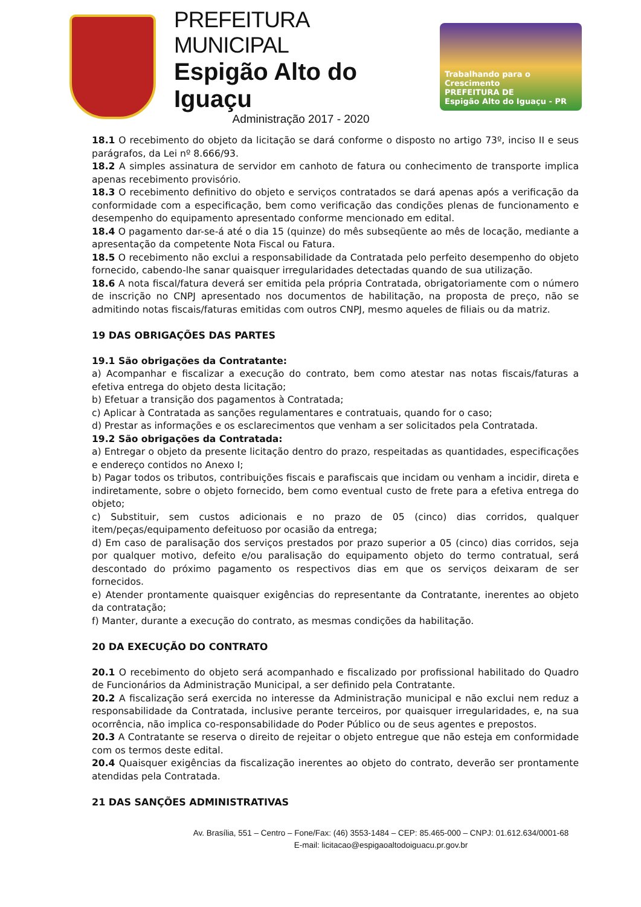PREFEITURA MUNICIPAL
Espigão Alto do Iguaçu
Administração 2017 - 2020
Trabalhando para o Crescimento
PREFEITURA DE
Espigão Alto do Iguaçu - PR
18.1 O recebimento do objeto da licitação se dará conforme o disposto no artigo 73º, inciso II e seus parágrafos, da Lei nº 8.666/93.
18.2 A simples assinatura de servidor em canhoto de fatura ou conhecimento de transporte implica apenas recebimento provisório.
18.3 O recebimento definitivo do objeto e serviços contratados se dará apenas após a verificação da conformidade com a especificação, bem como verificação das condições plenas de funcionamento e desempenho do equipamento apresentado conforme mencionado em edital.
18.4 O pagamento dar-se-á até o dia 15 (quinze) do mês subseqüente ao mês de locação, mediante a apresentação da competente Nota Fiscal ou Fatura.
18.5 O recebimento não exclui a responsabilidade da Contratada pelo perfeito desempenho do objeto fornecido, cabendo-lhe sanar quaisquer irregularidades detectadas quando de sua utilização.
18.6 A nota fiscal/fatura deverá ser emitida pela própria Contratada, obrigatoriamente com o número de inscrição no CNPJ apresentado nos documentos de habilitação, na proposta de preço, não se admitindo notas fiscais/faturas emitidas com outros CNPJ, mesmo aqueles de filiais ou da matriz.
19 DAS OBRIGAÇÕES DAS PARTES
19.1 São obrigações da Contratante:
a) Acompanhar e fiscalizar a execução do contrato, bem como atestar nas notas fiscais/faturas a efetiva entrega do objeto desta licitação;
b) Efetuar a transição dos pagamentos à Contratada;
c) Aplicar à Contratada as sanções regulamentares e contratuais, quando for o caso;
d) Prestar as informações e os esclarecimentos que venham a ser solicitados pela Contratada.
19.2 São obrigações da Contratada:
a) Entregar o objeto da presente licitação dentro do prazo, respeitadas as quantidades, especificações e endereço contidos no Anexo I;
b) Pagar todos os tributos, contribuições fiscais e parafiscais que incidam ou venham a incidir, direta e indiretamente, sobre o objeto fornecido, bem como eventual custo de frete para a efetiva entrega do objeto;
c) Substituir, sem custos adicionais e no prazo de 05 (cinco) dias corridos, qualquer item/peças/equipamento defeituoso por ocasião da entrega;
d) Em caso de paralisação dos serviços prestados por prazo superior a 05 (cinco) dias corridos, seja por qualquer motivo, defeito e/ou paralisação do equipamento objeto do termo contratual, será descontado do próximo pagamento os respectivos dias em que os serviços deixaram de ser fornecidos.
e) Atender prontamente quaisquer exigências do representante da Contratante, inerentes ao objeto da contratação;
f) Manter, durante a execução do contrato, as mesmas condições da habilitação.
20 DA EXECUÇÃO DO CONTRATO
20.1 O recebimento do objeto será acompanhado e fiscalizado por profissional habilitado do Quadro de Funcionários da Administração Municipal, a ser definido pela Contratante.
20.2 A fiscalização será exercida no interesse da Administração municipal e não exclui nem reduz a responsabilidade da Contratada, inclusive perante terceiros, por quaisquer irregularidades, e, na sua ocorrência, não implica co-responsabilidade do Poder Público ou de seus agentes e prepostos.
20.3 A Contratante se reserva o direito de rejeitar o objeto entregue que não esteja em conformidade com os termos deste edital.
20.4 Quaisquer exigências da fiscalização inerentes ao objeto do contrato, deverão ser prontamente atendidas pela Contratada.
21 DAS SANÇÕES ADMINISTRATIVAS
Av. Brasília, 551 – Centro – Fone/Fax: (46) 3553-1484 – CEP: 85.465-000 – CNPJ: 01.612.634/0001-68
E-mail: licitacao@espigaoaltodoiguacu.pr.gov.br